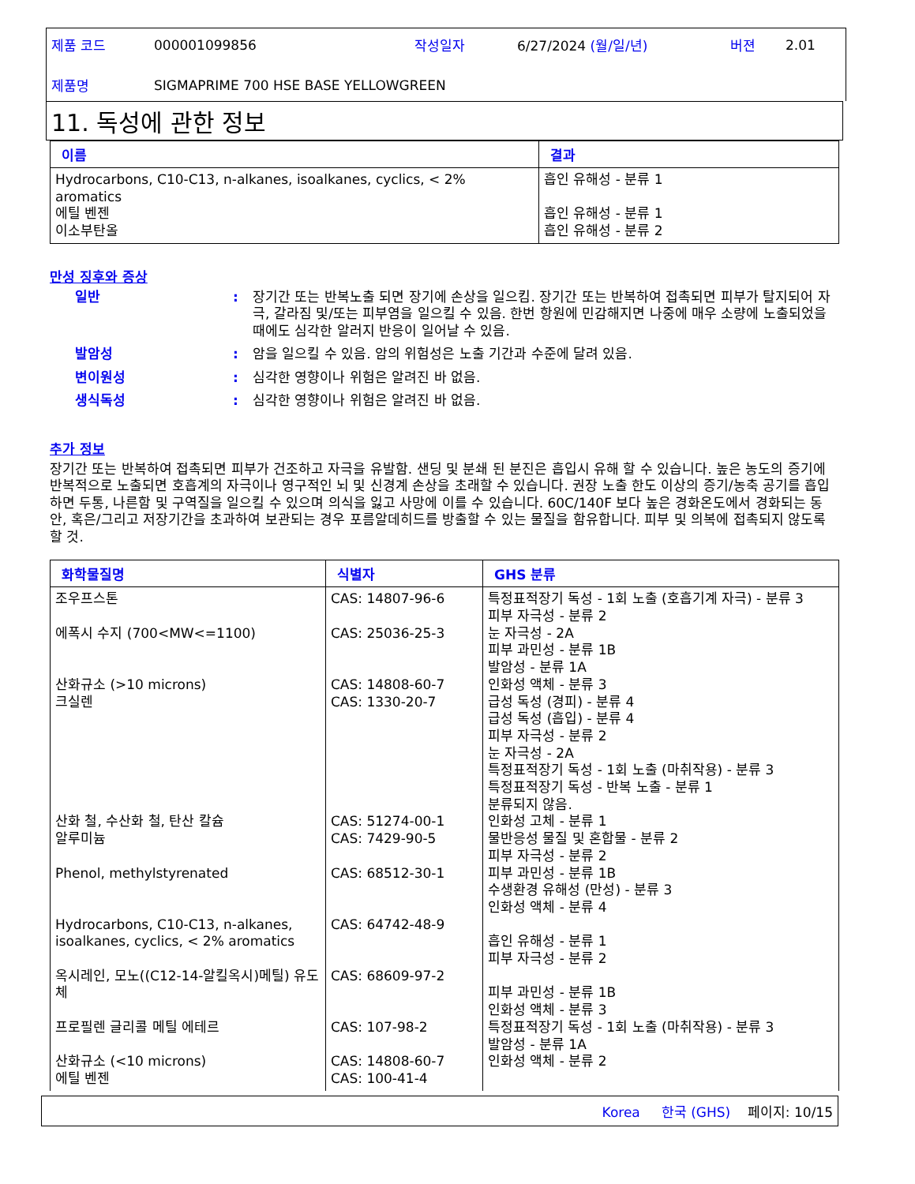| 제품 코드 | 000001099856 | 작성일자 | 6/27/2024 (월/일/년) | 버젼 | 2.01 |
| 제품명 | SIGMAPRIME 700 HSE BASE YELLOWGREEN | | | | |
11. 독성에 관한 정보
| 이름 | 결과 |
| --- | --- |
| Hydrocarbons, C10-C13, n-alkanes, isoalkanes, cyclics, < 2% aromatics 에틸 벤젠 이소부탄올 | 흡인 유해성 - 분류 1 흡인 유해성 - 분류 1 흡인 유해성 - 분류 2 |
만성 징후와 증상
일반 : 장기간 또는 반복노출 되면 장기에 손상을 일으킴. 장기간 또는 반복하여 접촉되면 피부가 탈지되어 자극, 갈라짐 및/또는 피부염을 일으킬 수 있음. 한번 항원에 민감해지면 나중에 매우 소량에 노출되었을 때에도 심각한 알러지 반응이 일어날 수 있음.
발암성 : 암을 일으킬 수 있음. 암의 위험성은 노출 기간과 수준에 달려 있음.
변이원성 : 심각한 영향이나 위험은 알려진 바 없음.
생식독성 : 심각한 영향이나 위험은 알려진 바 없음.
추가 정보
장기간 또는 반복하여 접촉되면 피부가 건조하고 자극을 유발함. 샌딩 및 분쇄 된 분진은 흡입시 유해 할 수 있습니다. 높은 농도의 증기에 반복적으로 노출되면 호흡계의 자극이나 영구적인 뇌 및 신경계 손상을 초래할 수 있습니다. 권장 노출 한도 이상의 증기/농축 공기를 흡입하면 두통, 나른함 및 구역질을 일으킬 수 있으며 의식을 잃고 사망에 이를 수 있습니다. 60C/140F 보다 높은 경화온도에서 경화되는 동안, 혹은/그리고 저장기간을 초과하여 보관되는 경우 포름알데히드를 방출할 수 있는 물질을 함유합니다. 피부 및 의복에 접촉되지 않도록 할 것.
| 화학물질명 | 식별자 | GHS 분류 |
| --- | --- | --- |
| 조우프스톤 에폭시 수지 (700<MW<=1100) 산화규소 (>10 microns) 크실렌 산화 철, 수산화 철, 탄산 칼슘 알루미늄 Phenol, methylstyrenated Hydrocarbons, C10-C13, n-alkanes, isoalkanes, cyclics, < 2% aromatics 옥시레인, 모노((C12-14-알킬옥시)메틸) 유도체 프로필렌 글리콜 메틸 에테르 산화규소 (<10 microns) 에틸 벤젠 | CAS: 14807-96-6 CAS: 25036-25-3 CAS: 14808-60-7 CAS: 1330-20-7 CAS: 51274-00-1 CAS: 7429-90-5 CAS: 68512-30-1 CAS: 64742-48-9 CAS: 68609-97-2 CAS: 107-98-2 CAS: 14808-60-7 CAS: 100-41-4 | 특정표적장기 독성 - 1회 노출 (호흡기계 자극) - 분류 3 피부 자극성 - 분류 2 눈 자극성 - 2A 피부 과민성 - 분류 1B 발암성 - 분류 1A 인화성 액체 - 분류 3 급성 독성 (경피) - 분류 4 급성 독성 (흡입) - 분류 4 피부 자극성 - 분류 2 눈 자극성 - 2A 특정표적장기 독성 - 1회 노출 (마취작용) - 분류 3 특정표적장기 독성 - 반복 노출 - 분류 1 분류되지 않음. 인화성 고체 - 분류 1 물반응성 물질 및 혼합물 - 분류 2 피부 자극성 - 분류 2 피부 과민성 - 분류 1B 수생환경 유해성 (만성) - 분류 3 인화성 액체 - 분류 4 흡인 유해성 - 분류 1 피부 자극성 - 분류 2 피부 과민성 - 분류 1B 인화성 액체 - 분류 3 특정표적장기 독성 - 1회 노출 (마취작용) - 분류 3 발암성 - 분류 1A 인화성 액체 - 분류 2 |
Korea 한국 (GHS) 페이지: 10/15